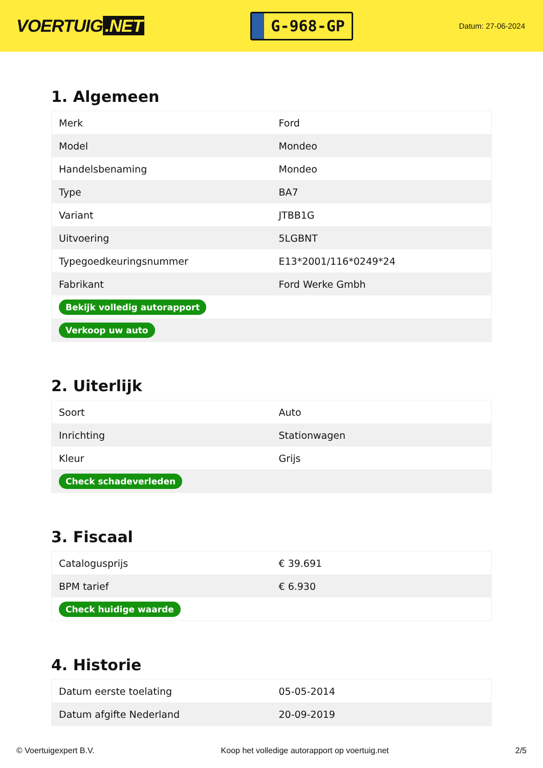VOERTUIG.NET
G-968-GP
Datum: 27-06-2024
1. Algemeen
| Merk | Ford |
| Model | Mondeo |
| Handelsbenaming | Mondeo |
| Type | BA7 |
| Variant | JTBB1G |
| Uitvoering | 5LGBNT |
| Typegoedkeuringsnummer | E13*2001/116*0249*24 |
| Fabrikant | Ford Werke Gmbh |
| Bekijk volledig autorapport | |
| Verkoop uw auto | |
2. Uiterlijk
| Soort | Auto |
| Inrichting | Stationwagen |
| Kleur | Grijs |
| Check schadeverleden | |
3. Fiscaal
| Catalogusprijs | € 39.691 |
| BPM tarief | € 6.930 |
| Check huidige waarde | |
4. Historie
| Datum eerste toelating | 05-05-2014 |
| Datum afgifte Nederland | 20-09-2019 |
© Voertuigexpert B.V. Koop het volledige autorapport op voertuig.net 2/5